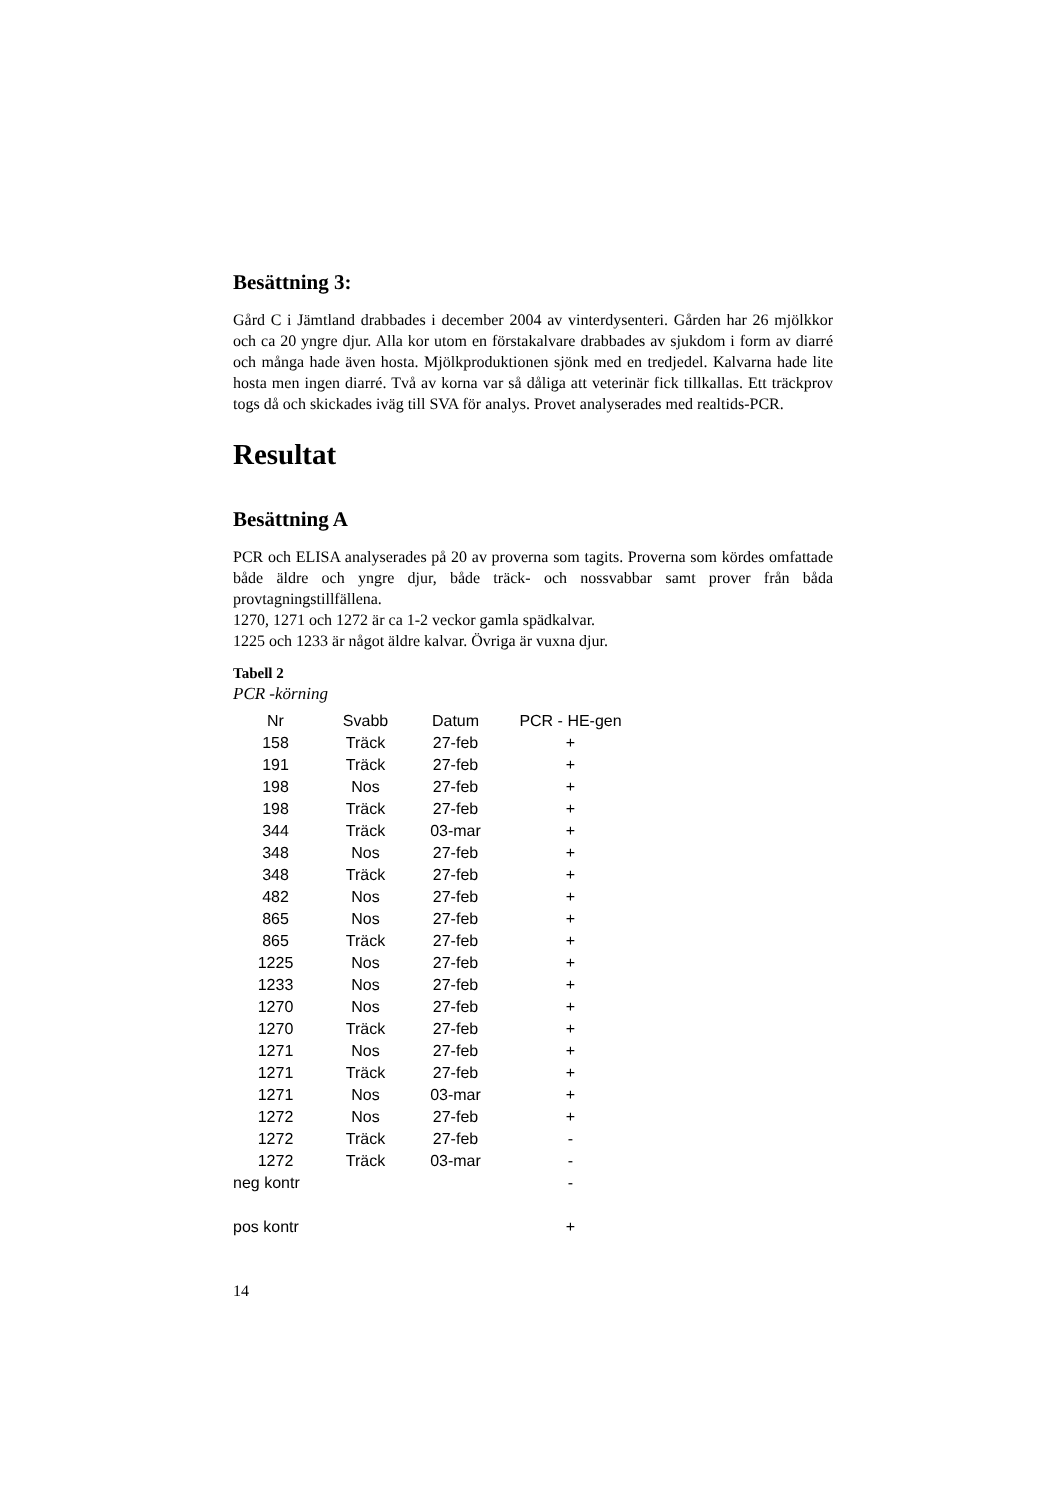Besättning 3:
Gård C i Jämtland drabbades i december 2004 av vinterdysenteri. Gården har 26 mjölkkor och ca 20 yngre djur. Alla kor utom en förstakalvare drabbades av sjukdom i form av diarré och många hade även hosta. Mjölkproduktionen sjönk med en tredjedel. Kalvarna hade lite hosta men ingen diarré. Två av korna var så dåliga att veterinär fick tillkallas. Ett träckprov togs då och skickades iväg till SVA för analys. Provet analyserades med realtids-PCR.
Resultat
Besättning A
PCR och ELISA analyserades på 20 av proverna som tagits. Proverna som kördes omfattade både äldre och yngre djur, både träck- och nossvabbar samt prover från båda provtagningstillfällena.
1270, 1271 och 1272 är ca 1-2 veckor gamla spädkalvar.
1225 och 1233 är något äldre kalvar. Övriga är vuxna djur.
Tabell 2
PCR -körning
| Nr | Svabb | Datum | PCR - HE-gen |
| --- | --- | --- | --- |
| 158 | Träck | 27-feb | + |
| 191 | Träck | 27-feb | + |
| 198 | Nos | 27-feb | + |
| 198 | Träck | 27-feb | + |
| 344 | Träck | 03-mar | + |
| 348 | Nos | 27-feb | + |
| 348 | Träck | 27-feb | + |
| 482 | Nos | 27-feb | + |
| 865 | Nos | 27-feb | + |
| 865 | Träck | 27-feb | + |
| 1225 | Nos | 27-feb | + |
| 1233 | Nos | 27-feb | + |
| 1270 | Nos | 27-feb | + |
| 1270 | Träck | 27-feb | + |
| 1271 | Nos | 27-feb | + |
| 1271 | Träck | 27-feb | + |
| 1271 | Nos | 03-mar | + |
| 1272 | Nos | 27-feb | + |
| 1272 | Träck | 27-feb | - |
| 1272 | Träck | 03-mar | - |
| neg kontr | | | - |
| pos kontr | | | + |
14